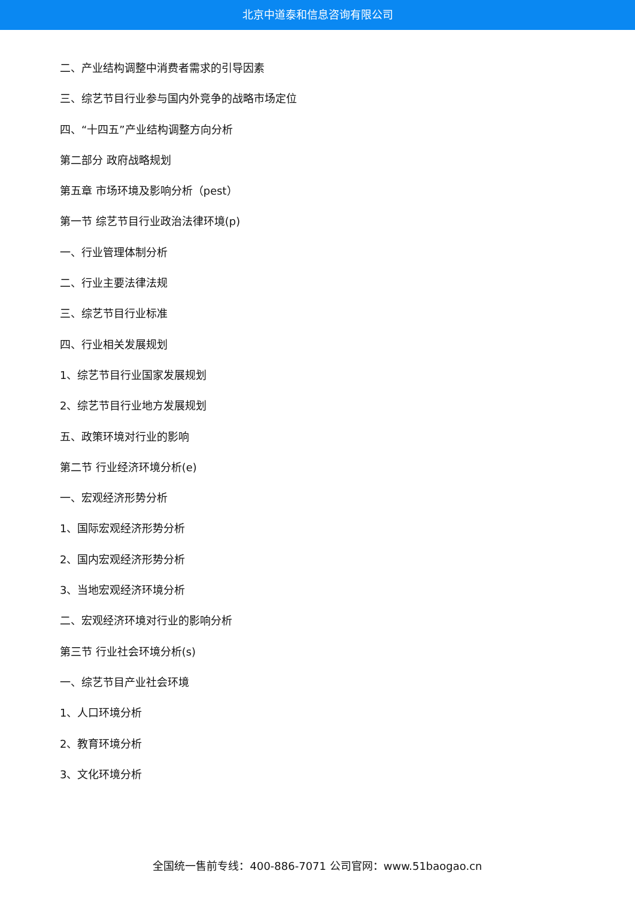北京中道泰和信息咨询有限公司
二、产业结构调整中消费者需求的引导因素
三、综艺节目行业参与国内外竞争的战略市场定位
四、“十四五”产业结构调整方向分析
第二部分 政府战略规划
第五章 市场环境及影响分析（pest）
第一节 综艺节目行业政治法律环境(p)
一、行业管理体制分析
二、行业主要法律法规
三、综艺节目行业标准
四、行业相关发展规划
1、综艺节目行业国家发展规划
2、综艺节目行业地方发展规划
五、政策环境对行业的影响
第二节 行业经济环境分析(e)
一、宏观经济形势分析
1、国际宏观经济形势分析
2、国内宏观经济形势分析
3、当地宏观经济环境分析
二、宏观经济环境对行业的影响分析
第三节 行业社会环境分析(s)
一、综艺节目产业社会环境
1、人口环境分析
2、教育环境分析
3、文化环境分析
全国统一售前专线：400-886-7071 公司官网：www.51baogao.cn